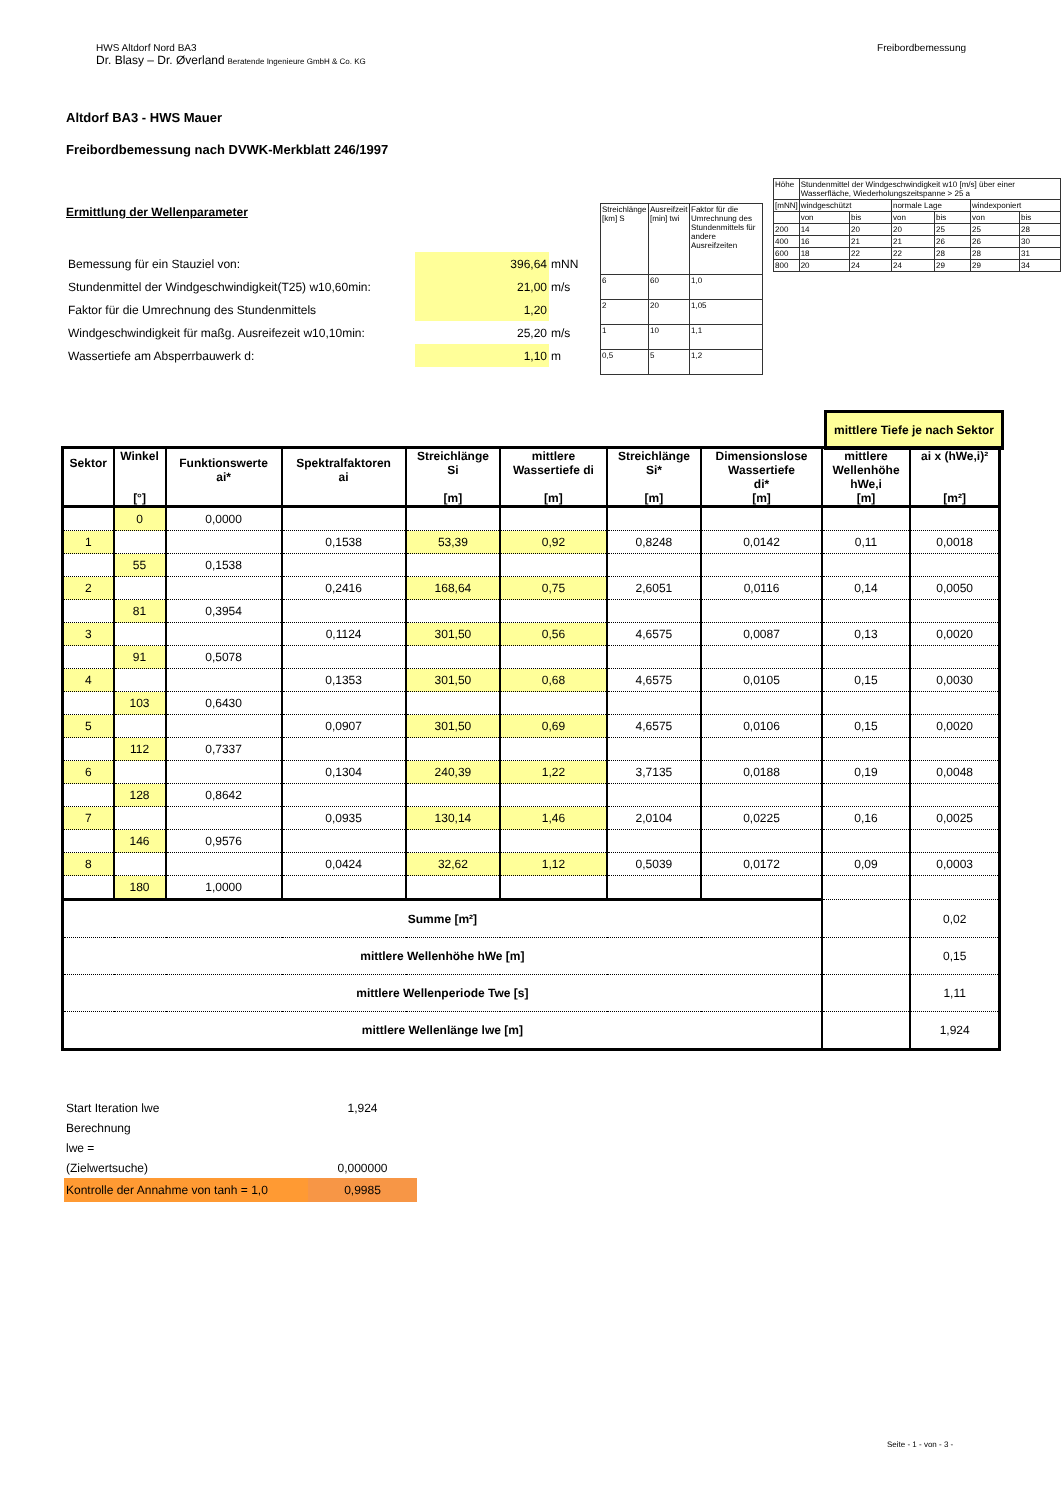Freibordbemessung HWS Altdorf Nord BA3
Dr. Blasy – Dr. Øverland Beratende Ingenieure GmbH & Co. KG
Altdorf BA3 - HWS Mauer
Freibordbemessung nach DVWK-Merkblatt 246/1997
Ermittlung der Wellenparameter
| Bemessung für ein Stauziel von: | 396,64 | mNN |
| Stundenmittel der Windgeschwindigkeit(T25) w10,60min: | 21,00 | m/s |
| Faktor für die Umrechnung des Stundenmittels | 1,20 | |
| Windgeschwindigkeit für maßg. Ausreifezeit w10,10min: | 25,20 | m/s |
| Wassertiefe am Absperrbauwerk d: | 1,10 | m |
| Streichlänge [km] S | Ausreifzeit [min] twi | Faktor für die Umrechnung des Stundenmittels für andere Ausreifzeiten |
| 6 | 60 | 1,0 |
| 2 | 20 | 1,05 |
| 1 | 10 | 1,1 |
| 0,5 | 5 | 1,2 |
| Höhe | Stundenmittel der Windgeschwindigkeit w10 [m/s] über einer Wasserfläche, Wiederholungszeitspanne > 25 a | | | | | |
| [mNN] | windgeschützt | | normale Lage | | windexponiert | |
| | von | bis | von | bis | von | bis |
| 200 | 14 | 20 | 20 | 25 | 25 | 28 |
| 400 | 16 | 21 | 21 | 26 | 26 | 30 |
| 600 | 18 | 22 | 22 | 28 | 28 | 31 |
| 800 | 20 | 24 | 24 | 29 | 29 | 34 |
mittlere Tiefe je nach Sektor
| Sektor | Winkel [°] | Funktionswerte ai* | Spektralfaktoren ai | Streichlänge Si [m] | mittlere Wassertiefe di [m] | Streichlänge Si* [m] | Dimensionslose Wassertiefe di* [m] | mittlere Wellenhöhe hWe,i [m] | ai x (hWe,i)² [m²] |
| --- | --- | --- | --- | --- | --- | --- | --- | --- | --- |
| | 0 | 0,0000 | | | | | | | |
| 1 | | | 0,1538 | 53,39 | 0,92 | 0,8248 | 0,0142 | 0,11 | 0,0018 |
| | 55 | 0,1538 | | | | | | | |
| 2 | | | 0,2416 | 168,64 | 0,75 | 2,6051 | 0,0116 | 0,14 | 0,0050 |
| | 81 | 0,3954 | | | | | | | |
| 3 | | | 0,1124 | 301,50 | 0,56 | 4,6575 | 0,0087 | 0,13 | 0,0020 |
| | 91 | 0,5078 | | | | | | | |
| 4 | | | 0,1353 | 301,50 | 0,68 | 4,6575 | 0,0105 | 0,15 | 0,0030 |
| | 103 | 0,6430 | | | | | | | |
| 5 | | | 0,0907 | 301,50 | 0,69 | 4,6575 | 0,0106 | 0,15 | 0,0020 |
| | 112 | 0,7337 | | | | | | | |
| 6 | | | 0,1304 | 240,39 | 1,22 | 3,7135 | 0,0188 | 0,19 | 0,0048 |
| | 128 | 0,8642 | | | | | | | |
| 7 | | | 0,0935 | 130,14 | 1,46 | 2,0104 | 0,0225 | 0,16 | 0,0025 |
| | 146 | 0,9576 | | | | | | | |
| 8 | | | 0,0424 | 32,62 | 1,12 | 0,5039 | 0,0172 | 0,09 | 0,0003 |
| | 180 | 1,0000 | | | | | | | |
| Summe [m²] | | | | | | | | | 0,02 |
| mittlere Wellenhöhe hWe [m] | | | | | | | | | 0,15 |
| mittlere Wellenperiode Twe [s] | | | | | | | | | 1,11 |
| mittlere Wellenlänge lwe [m] | | | | | | | | | 1,924 |
| Start Iteration lwe | 1,924 |
| Berechnung | |
| lwe = | |
| (Zielwertsuche) | 0,000000 |
| Kontrolle der Annahme von tanh = 1,0 | 0,9985 |
Seite - 1 - von - 3 -